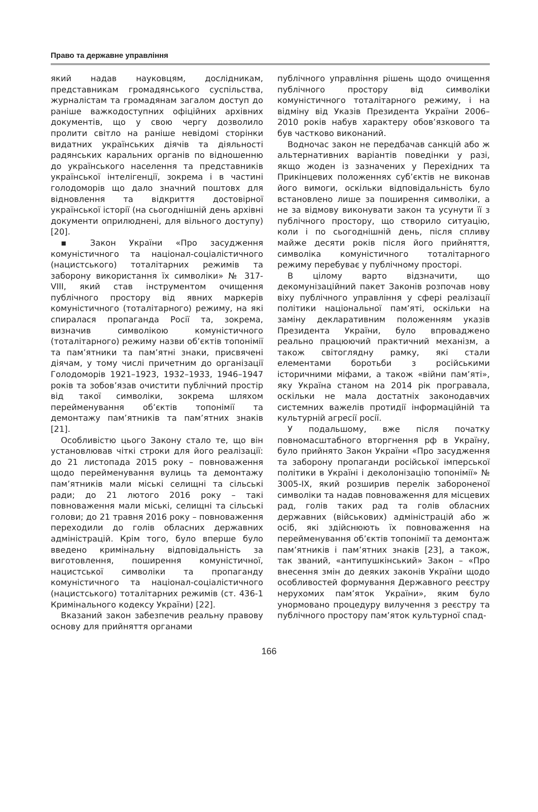Право та державне управління
який надав науковцям, дослідникам, представникам громадянського суспільства, журналістам та громадянам загалом доступ до раніше важкодоступних офіційних архівних документів, що у свою чергу дозволило пролити світло на раніше невідомі сторінки видатних українських діячів та діяльності радянських каральних органів по відношенню до українського населення та представників української інтелігенції, зокрема і в частині голодоморів що дало значний поштовх для відновлення та відкриття достовірної української історії (на сьогоднішній день архівні документи оприлюднені, для вільного доступу) [20].
▪ Закон України «Про засудження комуністичного та націонал-соціалістичного (нацистського) тоталітарних режимів та заборону використання їх символіки» № 317-VIII, який став інструментом очищення публічного простору від явних маркерів комуністичного (тоталітарного) режиму, на які спиралася пропаганда Росії та, зокрема, визначив символікою комуністичного (тоталітарного) режиму назви об’єктів топонімії та пам’ятники та пам’ятні знаки, присвячені діячам, у тому числі причетним до організації Голодоморів 1921–1923, 1932–1933, 1946–1947 років та зобов’язав очистити публічний простір від такої символіки, зокрема шляхом перейменування об’єктів топонімії та демонтажу пам’ятників та пам’ятних знаків [21].
Особливістю цього Закону стало те, що він установлював чіткі строки для його реалізації: до 21 листопада 2015 року – повноваження щодо перейменування вулиць та демонтажу пам’ятників мали міські селищні та сільські ради; до 21 лютого 2016 року – такі повноваження мали міські, селищні та сільські голови; до 21 травня 2016 року – повноваження переходили до голів обласних державних адміністрацій. Крім того, було вперше було введено кримінальну відповідальність за виготовлення, поширення комуністичної, нацистської символіки та пропаганду комуністичного та націонал-соціалістичного (нацистського) тоталітарних режимів (ст. 436-1 Кримінального кодексу України) [22].
Вказаний закон забезпечив реальну правову основу для прийняття органами
публічного управління рішень щодо очищення публічного простору від символіки комуністичного тоталітарного режиму, і на відміну від Указів Президента України 2006–2010 років набув характеру обов’язкового та був частково виконаний.
Водночас закон не передбачав санкцій або ж альтернативних варіантів поведінки у разі, якщо жоден із зазначених у Перехідних та Прикінцевих положеннях суб’єктів не виконав його вимоги, оскільки відповідальність було встановлено лише за поширення символіки, а не за відмову виконувати закон та усунути її з публічного простору, що створило ситуацію, коли і по сьогоднішній день, після спливу майже десяти років після його прийняття, символіка комуністичного тоталітарного режиму перебуває у публічному просторі.
В цілому варто відзначити, що декомунізаційний пакет Законів розпочав нову віху публічного управління у сфері реалізації політики національної пам’яті, оскільки на заміну декларативним положенням указів Президента України, було впроваджено реально працюючий практичний механізм, а також світоглядну рамку, які стали елементами боротьби з російськими історичними міфами, а також «війни пам’яті», яку Україна станом на 2014 рік програвала, оскільки не мала достатніх законодавчих системних важелів протидії інформаційній та культурній агресії росії.
У подальшому, вже після початку повномасштабного вторгнення рф в Україну, було прийнято Закон України «Про засудження та заборону пропаганди російської імперської політики в Україні і деколонізацію топонімії» № 3005-IX, який розширив перелік забороненої символіки та надав повноваження для місцевих рад, голів таких рад та голів обласних державних (військових) адміністрацій або ж осіб, які здійснюють їх повноваження на перейменування об’єктів топонімії та демонтаж пам’ятників і пам’ятних знаків [23], а також, так званий, «антипушкінський» Закон – «Про внесення змін до деяких законів України щодо особливостей формування Державного реєстру нерухомих пам’яток України», яким було унормовано процедуру вилучення з реєстру та публічного простору пам’яток культурної спад-
166